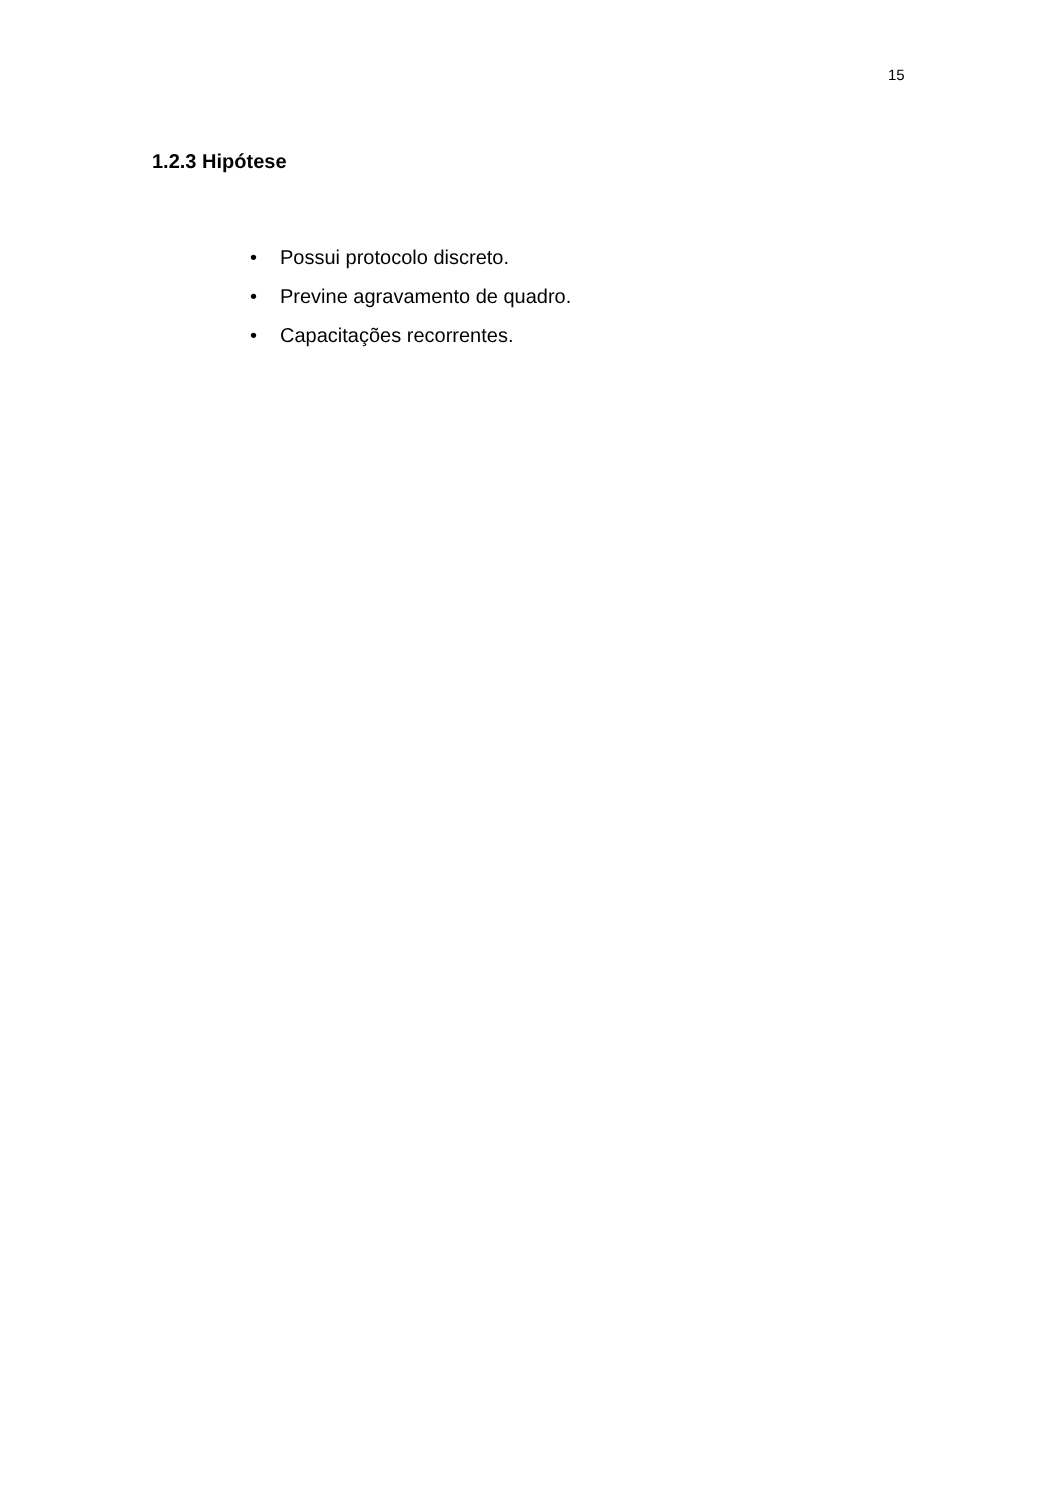15
1.2.3 Hipótese
• Possui protocolo discreto.
• Previne agravamento de quadro.
• Capacitações recorrentes.